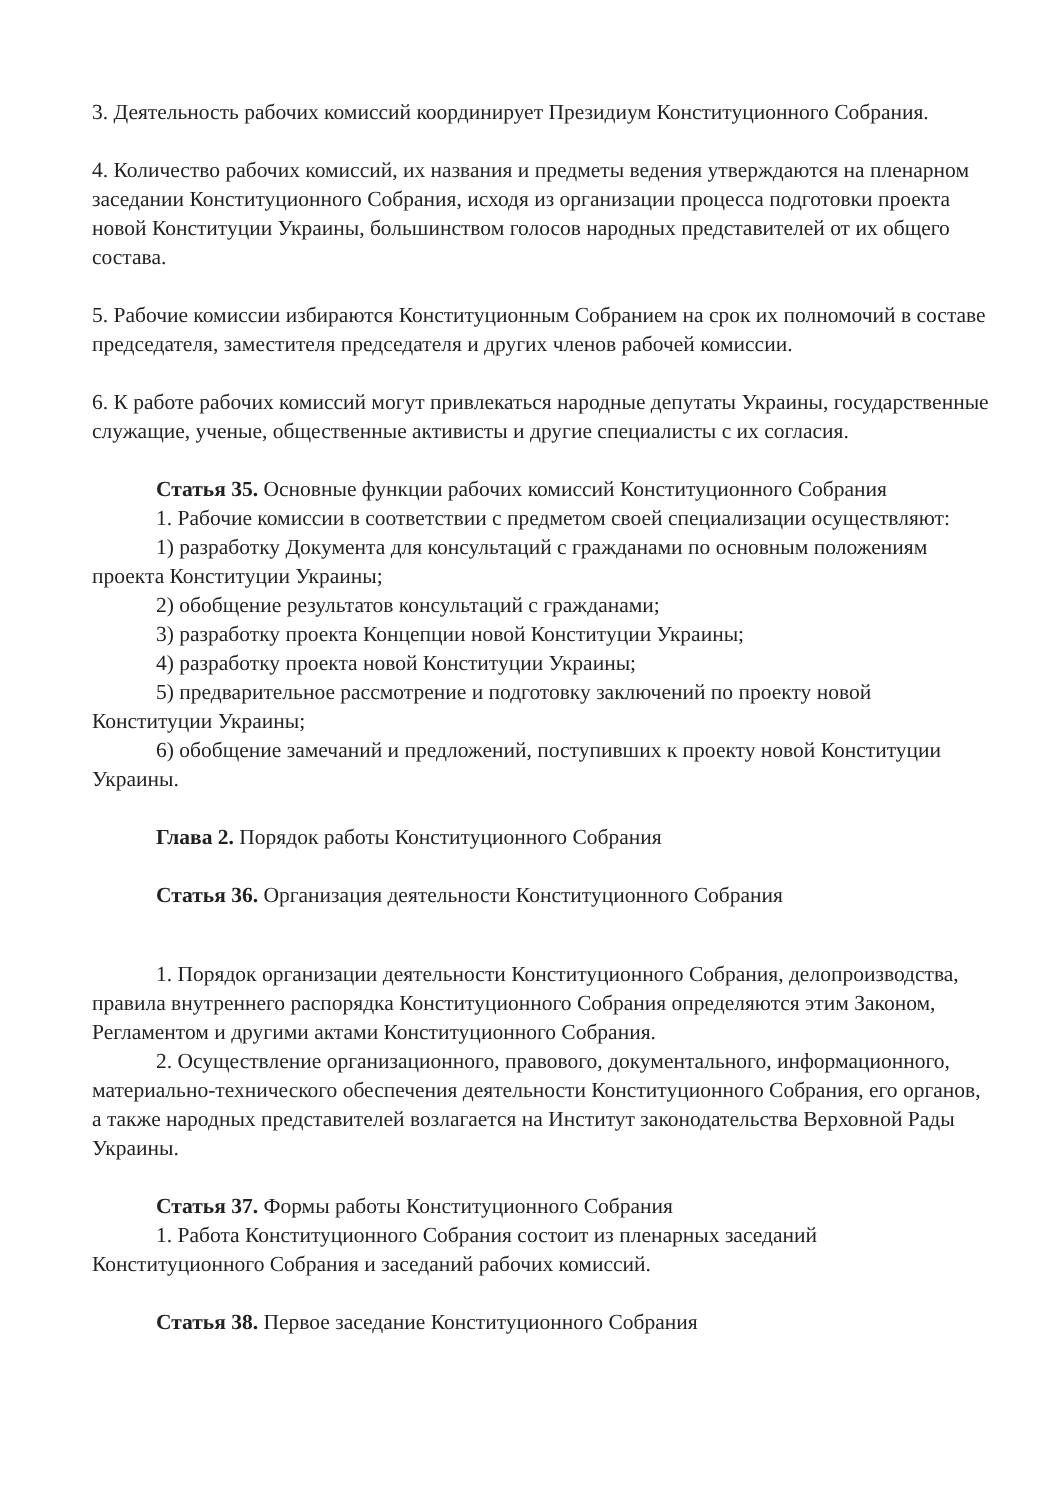3. Деятельность рабочих комиссий координирует Президиум Конституционного Собрания.
4. Количество рабочих комиссий, их названия и предметы ведения утверждаются на пленарном заседании Конституционного Собрания, исходя из организации процесса подготовки проекта новой Конституции Украины, большинством голосов народных представителей от их общего состава.
5. Рабочие комиссии избираются Конституционным Собранием на срок их полномочий в составе председателя, заместителя председателя и других членов рабочей комиссии.
6. К работе рабочих комиссий могут привлекаться народные депутаты Украины, государственные служащие, ученые, общественные активисты и другие специалисты с их согласия.
Статья 35. Основные функции рабочих комиссий Конституционного Собрания
1. Рабочие комиссии в соответствии с предметом своей специализации осуществляют:
1) разработку Документа для консультаций с гражданами по основным положениям проекта Конституции Украины;
2) обобщение результатов консультаций с гражданами;
3) разработку проекта Концепции новой Конституции Украины;
4) разработку проекта новой Конституции Украины;
5) предварительное рассмотрение и подготовку заключений по проекту новой Конституции Украины;
6) обобщение замечаний и предложений, поступивших к проекту новой Конституции Украины.
Глава 2. Порядок работы Конституционного Собрания
Статья 36. Организация деятельности Конституционного Собрания
1. Порядок организации деятельности Конституционного Собрания, делопроизводства, правила внутреннего распорядка Конституционного Собрания определяются этим Законом, Регламентом и другими актами Конституционного Собрания.
2. Осуществление организационного, правового, документального, информационного, материально-технического обеспечения деятельности Конституционного Собрания, его органов, а также народных представителей возлагается на Институт законодательства Верховной Рады Украины.
Статья 37. Формы работы Конституционного Собрания
1. Работа Конституционного Собрания состоит из пленарных заседаний Конституционного Собрания и заседаний рабочих комиссий.
Статья 38. Первое заседание Конституционного Собрания